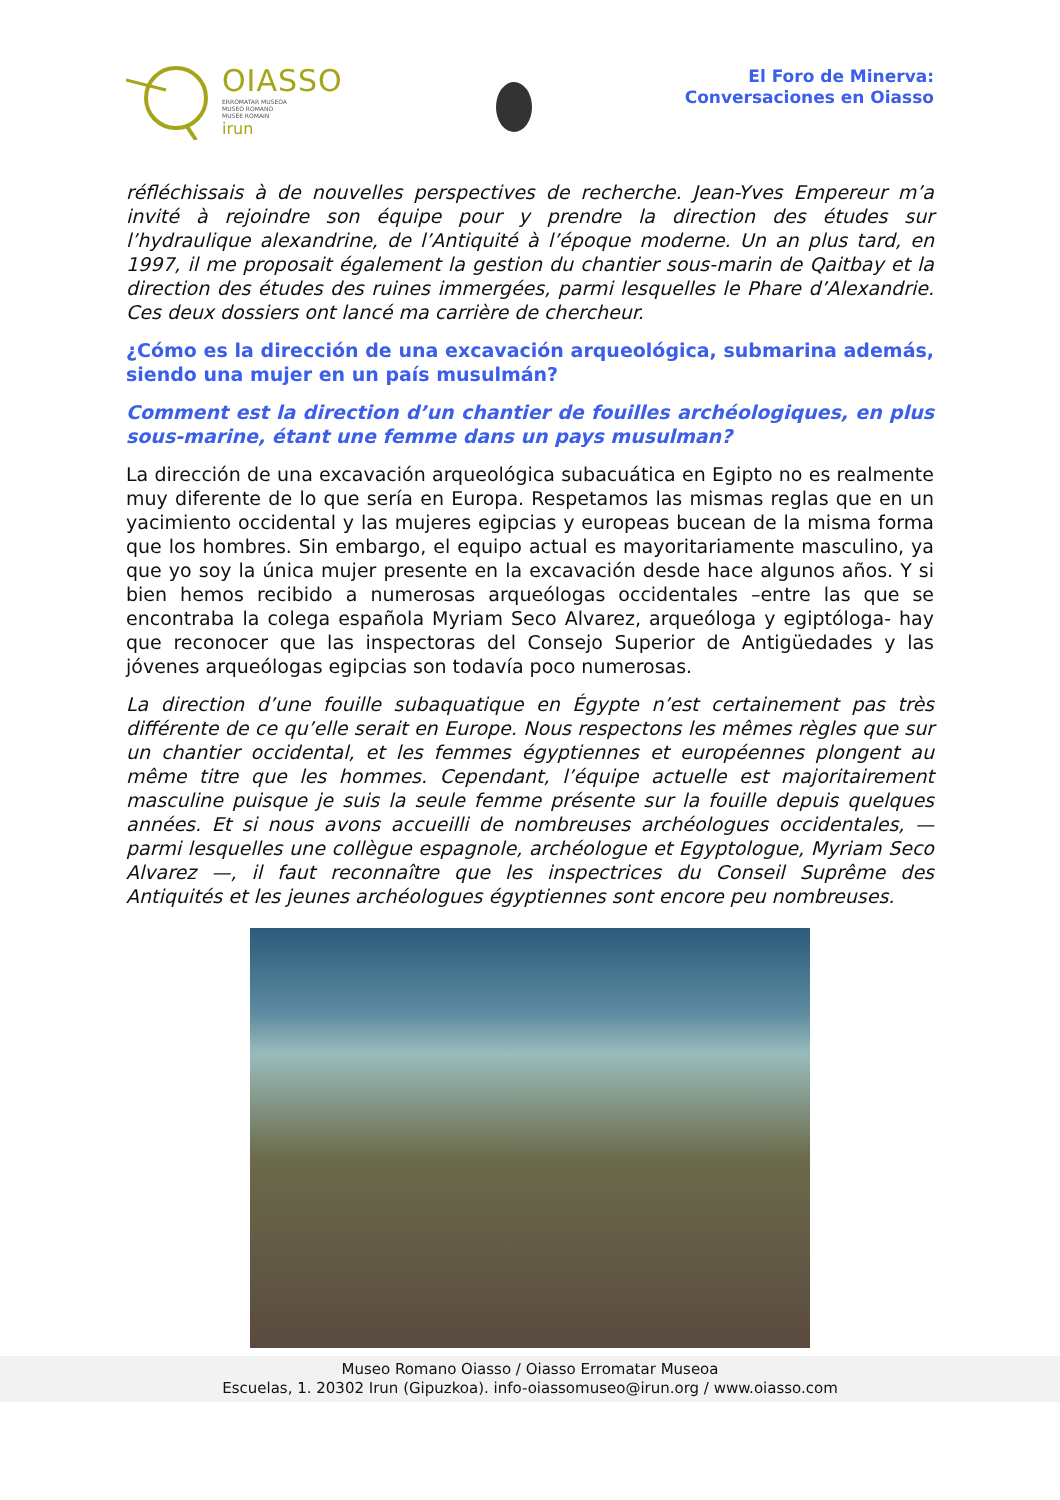OIASSO
ERROMATAR MUSEOA
MUSEO ROMANO
MUSÉE ROMAIN
irun
El Foro de Minerva:
Conversaciones en Oiasso
réfléchissais à de nouvelles perspectives de recherche. Jean-Yves Empereur m’a invité à rejoindre son équipe pour y prendre la direction des études sur l’hydraulique alexandrine, de l’Antiquité à l’époque moderne. Un an plus tard, en 1997, il me proposait également la gestion du chantier sous-marin de Qaitbay et la direction des études des ruines immergées, parmi lesquelles le Phare d’Alexandrie. Ces deux dossiers ont lancé ma carrière de chercheur.
¿Cómo es la dirección de una excavación arqueológica, submarina además, siendo una mujer en un país musulmán?
Comment est la direction d’un chantier de fouilles archéologiques, en plus sous-marine, étant une femme dans un pays musulman?
La dirección de una excavación arqueológica subacuática en Egipto no es realmente muy diferente de lo que sería en Europa. Respetamos las mismas reglas que en un yacimiento occidental y las mujeres egipcias y europeas bucean de la misma forma que los hombres. Sin embargo, el equipo actual es mayoritariamente masculino, ya que yo soy la única mujer presente en la excavación desde hace algunos años. Y si bien hemos recibido a numerosas arqueólogas occidentales –entre las que se encontraba la colega española Myriam Seco Alvarez, arqueóloga y egiptóloga- hay que reconocer que las inspectoras del Consejo Superior de Antigüedades y las jóvenes arqueólogas egipcias son todavía poco numerosas.
La direction d’une fouille subaquatique en Égypte n’est certainement pas très différente de ce qu’elle serait en Europe. Nous respectons les mêmes règles que sur un chantier occidental, et les femmes égyptiennes et européennes plongent au même titre que les hommes. Cependant, l’équipe actuelle est majoritairement masculine puisque je suis la seule femme présente sur la fouille depuis quelques années. Et si nous avons accueilli de nombreuses archéologues occidentales, — parmi lesquelles une collègue espagnole, archéologue et Egyptologue, Myriam Seco Alvarez —, il faut reconnaître que les inspectrices du Conseil Suprême des Antiquités et les jeunes archéologues égyptiennes sont encore peu nombreuses.
Museo Romano Oiasso / Oiasso Erromatar Museoa
Escuelas, 1. 20302 Irun (Gipuzkoa). info-oiassomuseo@irun.org / www.oiasso.com